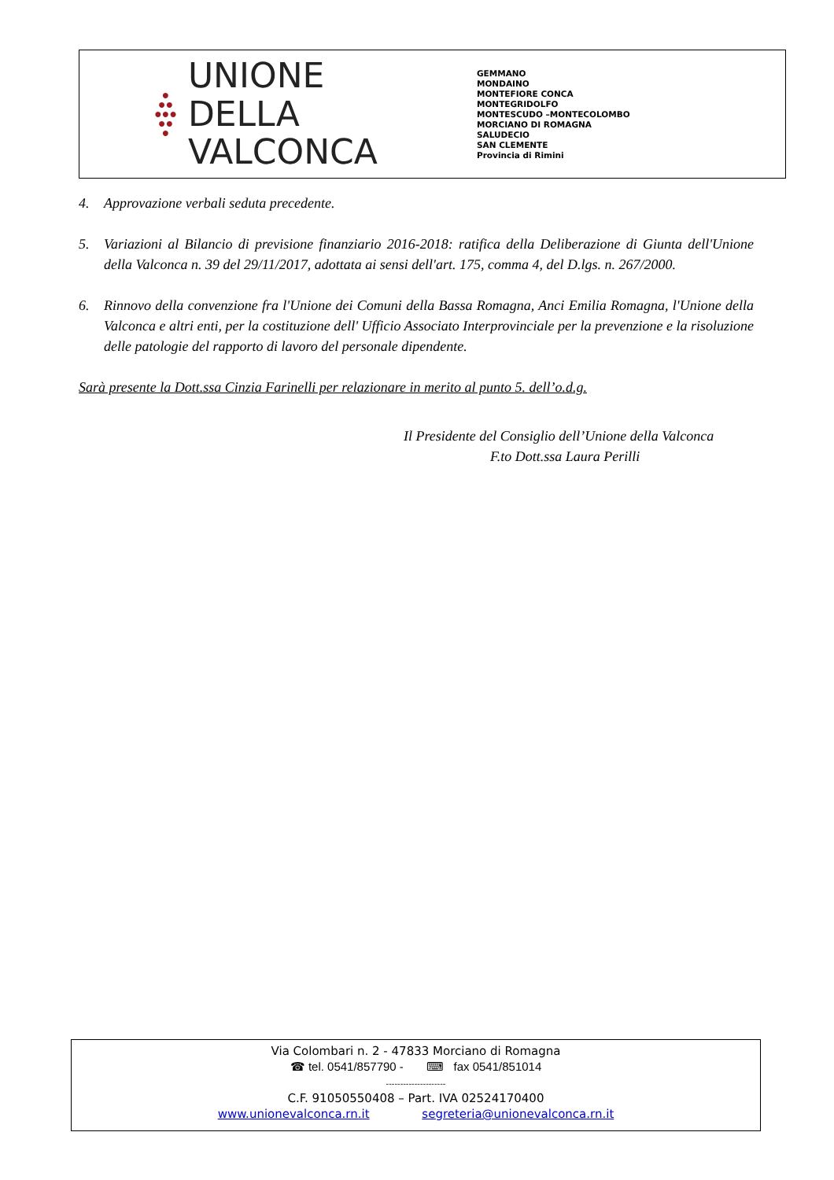●
●●
●●●
●●
●
UNIONE DELLA
VALCONCA
GEMMANO
MONDAINO
MONTEFIORE CONCA
MONTEGRIDOLFO
MONTESCUDO –MONTECOLOMBO
MORCIANO DI ROMAGNA
SALUDECIO
SAN CLEMENTE
Provincia di Rimini
4. Approvazione verbali seduta precedente.
5. Variazioni al Bilancio di previsione finanziario 2016-2018: ratifica della Deliberazione di Giunta dell'Unione della Valconca n. 39 del 29/11/2017, adottata ai sensi dell'art. 175, comma 4, del D.lgs. n. 267/2000.
6. Rinnovo della convenzione fra l'Unione dei Comuni della Bassa Romagna, Anci Emilia Romagna, l'Unione della Valconca e altri enti, per la costituzione dell' Ufficio Associato Interprovinciale per la prevenzione e la risoluzione delle patologie del rapporto di lavoro del personale dipendente.
Sarà presente la Dott.ssa Cinzia Farinelli per relazionare in merito al punto 5. dell’o.d.g.
Il Presidente del Consiglio dell’Unione della Valconca
F.to Dott.ssa Laura Perilli
Via Colombari n. 2 - 47833 Morciano di Romagna
☎ tel. 0541/857790 - ⌨ fax 0541/851014
---------------------
C.F. 91050550408 – Part. IVA 02524170400
www.unionevalconca.rn.it segreteria@unionevalconca.rn.it